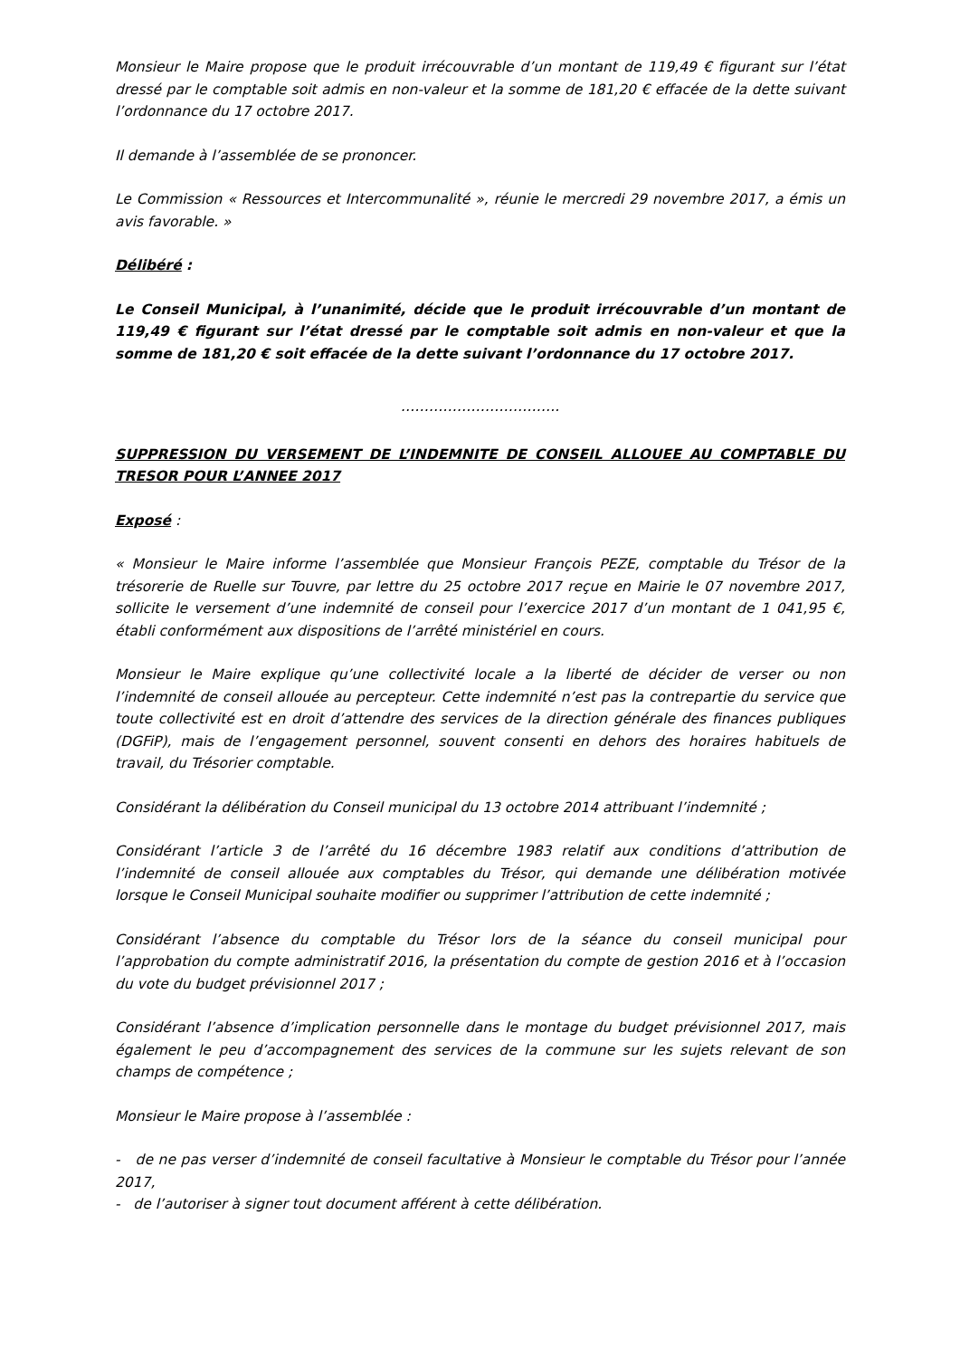Monsieur le Maire propose que le produit irrécouvrable d’un montant de 119,49 € figurant sur l’état dressé par le comptable soit admis en non-valeur et la somme de 181,20 € effacée de la dette suivant l’ordonnance du 17 octobre 2017.
Il demande à l’assemblée de se prononcer.
Le Commission « Ressources et Intercommunalité », réunie le mercredi 29 novembre 2017, a émis un avis favorable. »
Délibéré :
Le Conseil Municipal, à l’unanimité, décide que le produit irrécouvrable d’un montant de 119,49 € figurant sur l’état dressé par le comptable soit admis en non-valeur et que la somme de 181,20 € soit effacée de la dette suivant l’ordonnance du 17 octobre 2017.
…………………………….
SUPPRESSION DU VERSEMENT DE L’INDEMNITE DE CONSEIL ALLOUEE AU COMPTABLE DU TRESOR POUR L’ANNEE 2017
Exposé :
« Monsieur le Maire informe l’assemblée que Monsieur François PEZE, comptable du Trésor de la trésorerie de Ruelle sur Touvre, par lettre du 25 octobre 2017 reçue en Mairie le 07 novembre 2017, sollicite le versement d’une indemnité de conseil pour l’exercice 2017 d’un montant de 1 041,95 €, établi conformément aux dispositions de l’arrêté ministériel en cours.
Monsieur le Maire explique qu’une collectivité locale a la liberté de décider de verser ou non l’indemnité de conseil allouée au percepteur. Cette indemnité n’est pas la contrepartie du service que toute collectivité est en droit d’attendre des services de la direction générale des finances publiques (DGFiP), mais de l’engagement personnel, souvent consenti en dehors des horaires habituels de travail, du Trésorier comptable.
Considérant la délibération du Conseil municipal du 13 octobre 2014 attribuant l’indemnité ;
Considérant l’article 3 de l’arrêté du 16 décembre 1983 relatif aux conditions d’attribution de l’indemnité de conseil allouée aux comptables du Trésor, qui demande une délibération motivée lorsque le Conseil Municipal souhaite modifier ou supprimer l’attribution de cette indemnité ;
Considérant l’absence du comptable du Trésor lors de la séance du conseil municipal pour l’approbation du compte administratif 2016, la présentation du compte de gestion 2016 et à l’occasion du vote du budget prévisionnel 2017 ;
Considérant l’absence d’implication personnelle dans le montage du budget prévisionnel 2017, mais également le peu d’accompagnement des services de la commune sur les sujets relevant de son champs de compétence ;
Monsieur le Maire propose à l’assemblée :
- de ne pas verser d’indemnité de conseil facultative à Monsieur le comptable du Trésor pour l’année 2017,
- de l’autoriser à signer tout document afférent à cette délibération.